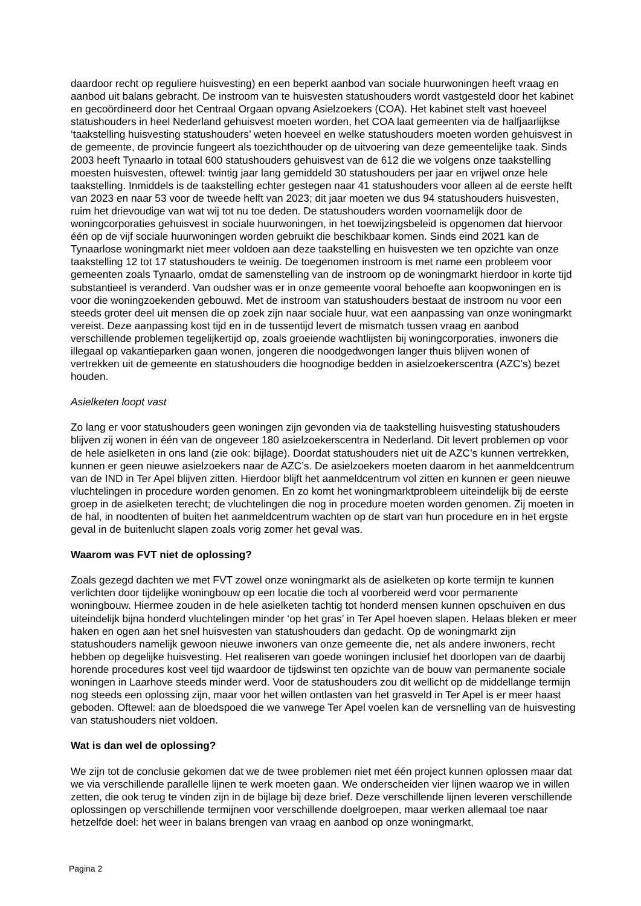daardoor recht op reguliere huisvesting) en een beperkt aanbod van sociale huurwoningen heeft vraag en aanbod uit balans gebracht. De instroom van te huisvesten statushouders wordt vastgesteld door het kabinet en gecoördineerd door het Centraal Orgaan opvang Asielzoekers (COA). Het kabinet stelt vast hoeveel statushouders in heel Nederland gehuisvest moeten worden, het COA laat gemeenten via de halfjaarlijkse ‘taakstelling huisvesting statushouders’ weten hoeveel en welke statushouders moeten worden gehuisvest in de gemeente, de provincie fungeert als toezichthouder op de uitvoering van deze gemeentelijke taak. Sinds 2003 heeft Tynaarlo in totaal 600 statushouders gehuisvest van de 612 die we volgens onze taakstelling moesten huisvesten, oftewel: twintig jaar lang gemiddeld 30 statushouders per jaar en vrijwel onze hele taakstelling. Inmiddels is de taakstelling echter gestegen naar 41 statushouders voor alleen al de eerste helft van 2023 en naar 53 voor de tweede helft van 2023; dit jaar moeten we dus 94 statushouders huisvesten, ruim het drievoudige van wat wij tot nu toe deden. De statushouders worden voornamelijk door de woningcorporaties gehuisvest in sociale huurwoningen, in het toewijzingsbeleid is opgenomen dat hiervoor één op de vijf sociale huurwoningen worden gebruikt die beschikbaar komen. Sinds eind 2021 kan de Tynaarlose woningmarkt niet meer voldoen aan deze taakstelling en huisvesten we ten opzichte van onze taakstelling 12 tot 17 statushouders te weinig. De toegenomen instroom is met name een probleem voor gemeenten zoals Tynaarlo, omdat de samenstelling van de instroom op de woningmarkt hierdoor in korte tijd substantieel is veranderd. Van oudsher was er in onze gemeente vooral behoefte aan koopwoningen en is voor die woningzoekenden gebouwd. Met de instroom van statushouders bestaat de instroom nu voor een steeds groter deel uit mensen die op zoek zijn naar sociale huur, wat een aanpassing van onze woningmarkt vereist. Deze aanpassing kost tijd en in de tussentijd levert de mismatch tussen vraag en aanbod verschillende problemen tegelijkertijd op, zoals groeiende wachtlijsten bij woningcorporaties, inwoners die illegaal op vakantieparken gaan wonen, jongeren die noodgedwongen langer thuis blijven wonen of vertrekken uit de gemeente en statushouders die hoognodige bedden in asielzoekerscentra (AZC’s) bezet houden.
Asielketen loopt vast
Zo lang er voor statushouders geen woningen zijn gevonden via de taakstelling huisvesting statushouders blijven zij wonen in één van de ongeveer 180 asielzoekerscentra in Nederland. Dit levert problemen op voor de hele asielketen in ons land (zie ook: bijlage). Doordat statushouders niet uit de AZC’s kunnen vertrekken, kunnen er geen nieuwe asielzoekers naar de AZC’s. De asielzoekers moeten daarom in het aanmeldcentrum van de IND in Ter Apel blijven zitten. Hierdoor blijft het aanmeldcentrum vol zitten en kunnen er geen nieuwe vluchtelingen in procedure worden genomen. En zo komt het woningmarktprobleem uiteindelijk bij de eerste groep in de asielketen terecht; de vluchtelingen die nog in procedure moeten worden genomen. Zij moeten in de hal, in noodtenten of buiten het aanmeldcentrum wachten op de start van hun procedure en in het ergste geval in de buitenlucht slapen zoals vorig zomer het geval was.
Waarom was FVT niet de oplossing?
Zoals gezegd dachten we met FVT zowel onze woningmarkt als de asielketen op korte termijn te kunnen verlichten door tijdelijke woningbouw op een locatie die toch al voorbereid werd voor permanente woningbouw. Hiermee zouden in de hele asielketen tachtig tot honderd mensen kunnen opschuiven en dus uiteindelijk bijna honderd vluchtelingen minder ‘op het gras’ in Ter Apel hoeven slapen. Helaas bleken er meer haken en ogen aan het snel huisvesten van statushouders dan gedacht. Op de woningmarkt zijn statushouders namelijk gewoon nieuwe inwoners van onze gemeente die, net als andere inwoners, recht hebben op degelijke huisvesting. Het realiseren van goede woningen inclusief het doorlopen van de daarbij horende procedures kost veel tijd waardoor de tijdswinst ten opzichte van de bouw van permanente sociale woningen in Laarhove steeds minder werd. Voor de statushouders zou dit wellicht op de middellange termijn nog steeds een oplossing zijn, maar voor het willen ontlasten van het grasveld in Ter Apel is er meer haast geboden. Oftewel: aan de bloedspoed die we vanwege Ter Apel voelen kan de versnelling van de huisvesting van statushouders niet voldoen.
Wat is dan wel de oplossing?
We zijn tot de conclusie gekomen dat we de twee problemen niet met één project kunnen oplossen maar dat we via verschillende parallelle lijnen te werk moeten gaan. We onderscheiden vier lijnen waarop we in willen zetten, die ook terug te vinden zijn in de bijlage bij deze brief. Deze verschillende lijnen leveren verschillende oplossingen op verschillende termijnen voor verschillende doelgroepen, maar werken allemaal toe naar hetzelfde doel: het weer in balans brengen van vraag en aanbod op onze woningmarkt,
Pagina 2